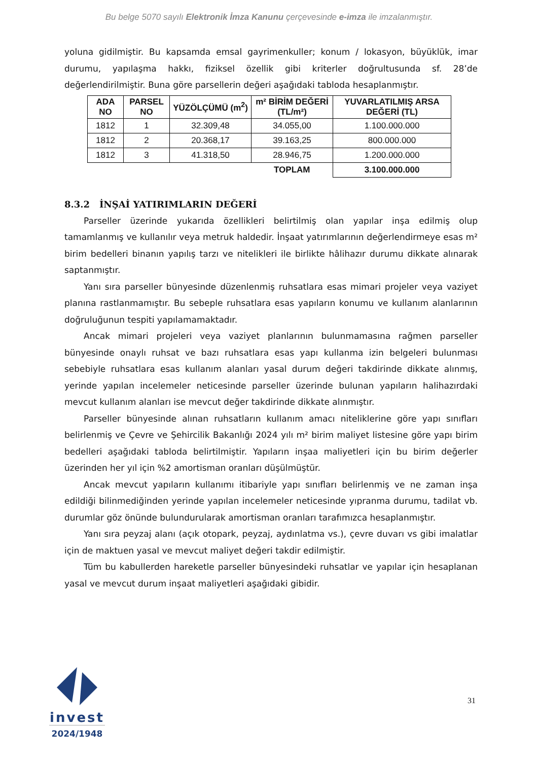Bu belge 5070 sayılı Elektronik İmza Kanunu çerçevesinde e-imza ile imzalanmıştır.
yoluna gidilmiştir. Bu kapsamda emsal gayrimenkuller; konum / lokasyon, büyüklük, imar durumu, yapılaşma hakkı, fiziksel özellik gibi kriterler doğrultusunda sf. 28’de değerlendirilmiştir. Buna göre parsellerin değeri aşağıdaki tabloda hesaplanmıştır.
| ADA NO | PARSEL NO | YÜZÖLÇÜMÜ (m<sup>2</sup>) | m² BİRİM DEĞERİ (TL/m²) | YUVARLATILMIŞ ARSA DEĞERİ (TL) |
| --- | --- | --- | --- | --- |
| 1812 | 1 | 32.309,48 | 34.055,00 | 1.100.000.000 |
| 1812 | 2 | 20.368,17 | 39.163,25 | 800.000.000 |
| 1812 | 3 | 41.318,50 | 28.946,75 | 1.200.000.000 |
| | | | TOPLAM | 3.100.000.000 |
8.3.2 İNŞAİ YATIRIMLARIN DEĞERİ
Parseller üzerinde yukarıda özellikleri belirtilmiş olan yapılar inşa edilmiş olup tamamlanmış ve kullanılır veya metruk haldedir. İnşaat yatırımlarının değerlendirmeye esas m² birim bedelleri binanın yapılış tarzı ve nitelikleri ile birlikte hâlihazır durumu dikkate alınarak saptanmıştır.
Yanı sıra parseller bünyesinde düzenlenmiş ruhsatlara esas mimari projeler veya vaziyet planına rastlanmamıştır. Bu sebeple ruhsatlara esas yapıların konumu ve kullanım alanlarının doğruluğunun tespiti yapılamamaktadır.
Ancak mimari projeleri veya vaziyet planlarının bulunmamasına rağmen parseller bünyesinde onaylı ruhsat ve bazı ruhsatlara esas yapı kullanma izin belgeleri bulunması sebebiyle ruhsatlara esas kullanım alanları yasal durum değeri takdirinde dikkate alınmış, yerinde yapılan incelemeler neticesinde parseller üzerinde bulunan yapıların halihazırdaki mevcut kullanım alanları ise mevcut değer takdirinde dikkate alınmıştır.
Parseller bünyesinde alınan ruhsatların kullanım amacı niteliklerine göre yapı sınıfları belirlenmiş ve Çevre ve Şehircilik Bakanlığı 2024 yılı m² birim maliyet listesine göre yapı birim bedelleri aşağıdaki tabloda belirtilmiştir. Yapıların inşaa maliyetleri için bu birim değerler üzerinden her yıl için %2 amortisman oranları düşülmüştür.
Ancak mevcut yapıların kullanımı itibariyle yapı sınıfları belirlenmiş ve ne zaman inşa edildiği bilinmediğinden yerinde yapılan incelemeler neticesinde yıpranma durumu, tadilat vb. durumlar göz önünde bulundurularak amortisman oranları tarafımızca hesaplanmıştır.
Yanı sıra peyzaj alanı (açık otopark, peyzaj, aydınlatma vs.), çevre duvarı vs gibi imalatlar için de maktuen yasal ve mevcut maliyet değeri takdir edilmiştir.
Tüm bu kabullerden hareketle parseller bünyesindeki ruhsatlar ve yapılar için hesaplanan yasal ve mevcut durum inşaat maliyetleri aşağıdaki gibidir.
invest
2024/1948
31